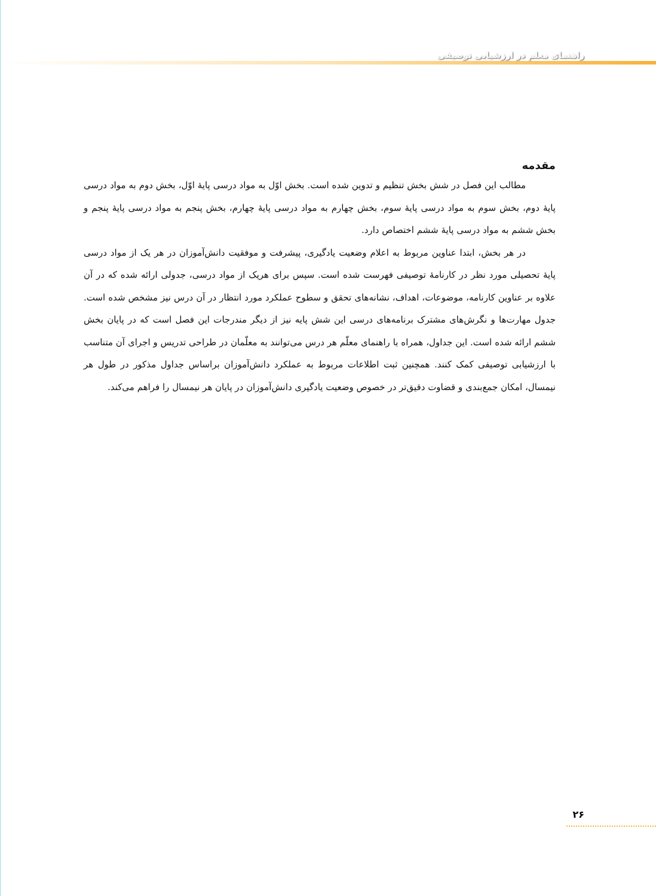راهنمای معلم در ارزشیابی توصیفی
مقدمه
مطالب این فصل در شش بخش تنظیم و تدوین شده است. بخش اوّل به مواد درسی پایهٔ اوّل، بخش دوم به مواد درسی پایهٔ دوم، بخش سوم به مواد درسی پایهٔ سوم، بخش چهارم به مواد درسی پایهٔ چهارم، بخش پنجم به مواد درسی پایهٔ پنجم و بخش ششم به مواد درسی پایهٔ ششم اختصاص دارد.
در هر بخش، ابتدا عناوین مربوط به اعلام وضعیت یادگیری، پیشرفت و موفقیت دانش‌آموزان در هر یک از مواد درسی پایهٔ تحصیلی مورد نظر در کارنامهٔ توصیفی فهرست شده است. سپس برای هریک از مواد درسی، جدولی ارائه شده که در آن علاوه بر عناوین کارنامه، موضوعات، اهداف، نشانه‌های تحقق و سطوح عملکرد مورد انتظار در آن درس نیز مشخص شده است. جدول مهارت‌ها و نگرش‌های مشترک برنامه‌های درسی این شش پایه نیز از دیگر مندرجات این فصل است که در پایان بخش ششم ارائه شده است. این جداول، همراه با راهنمای معلّم هر درس می‌توانند به معلّمان در طراحی تدریس و اجرای آن متناسب با ارزشیابی توصیفی کمک کنند. همچنین ثبت اطلاعات مربوط به عملکرد دانش‌آموزان براساس جداول مذکور در طول هر نیمسال، امکان جمع‌بندی و قضاوت دقیق‌تر در خصوص وضعیت یادگیری دانش‌آموزان در پایان هر نیمسال را فراهم می‌کند.
۲۶